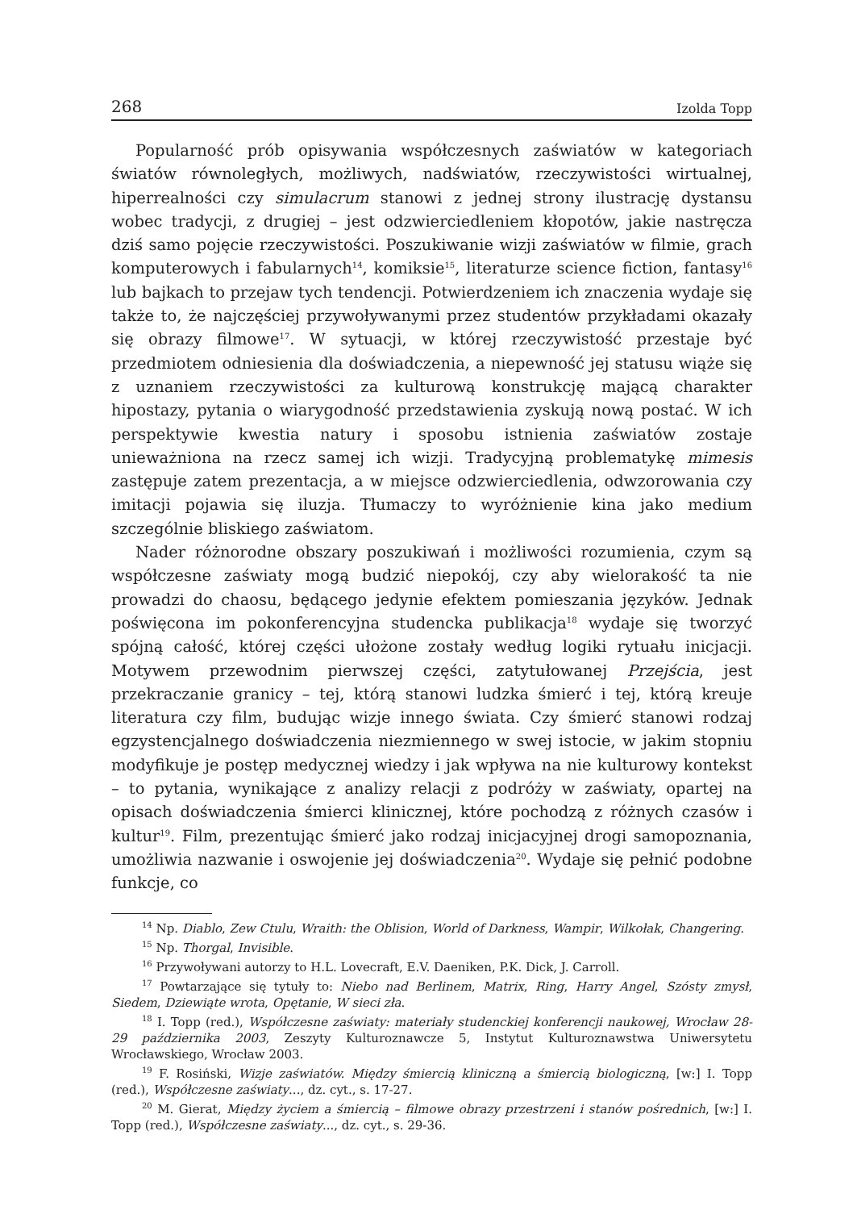268 Izolda Topp
Popularność prób opisywania współczesnych zaświatów w kategoriach światów równoległych, możliwych, nadświatów, rzeczywistości wirtualnej, hiperrealności czy simulacrum stanowi z jednej strony ilustrację dystansu wobec tradycji, z drugiej – jest odzwierciedleniem kłopotów, jakie nastręcza dziś samo pojęcie rzeczywistości. Poszukiwanie wizji zaświatów w filmie, grach komputerowych i fabularnych<sup>14</sup>, komiksie<sup>15</sup>, literaturze science fiction, fantasy<sup>16</sup> lub bajkach to przejaw tych tendencji. Potwierdzeniem ich znaczenia wydaje się także to, że najczęściej przywoływanymi przez studentów przykładami okazały się obrazy filmowe<sup>17</sup>. W sytuacji, w której rzeczywistość przestaje być przedmiotem odniesienia dla doświadczenia, a niepewność jej statusu wiąże się z uznaniem rzeczywistości za kulturową konstrukcję mającą charakter hipostazy, pytania o wiarygodność przedstawienia zyskują nową postać. W ich perspektywie kwestia natury i sposobu istnienia zaświatów zostaje unieważniona na rzecz samej ich wizji. Tradycyjną problematykę mimesis zastępuje zatem prezentacja, a w miejsce odzwierciedlenia, odwzorowania czy imitacji pojawia się iluzja. Tłumaczy to wyróżnienie kina jako medium szczególnie bliskiego zaświatom.
Nader różnorodne obszary poszukiwań i możliwości rozumienia, czym są współczesne zaświaty mogą budzić niepokój, czy aby wielorakość ta nie prowadzi do chaosu, będącego jedynie efektem pomieszania języków. Jednak poświęcona im pokonferencyjna studencka publikacja<sup>18</sup> wydaje się tworzyć spójną całość, której części ułożone zostały według logiki rytuału inicjacji. Motywem przewodnim pierwszej części, zatytułowanej Przejścia, jest przekraczanie granicy – tej, którą stanowi ludzka śmierć i tej, którą kreuje literatura czy film, budując wizje innego świata. Czy śmierć stanowi rodzaj egzystencjalnego doświadczenia niezmiennego w swej istocie, w jakim stopniu modyfikuje je postęp medycznej wiedzy i jak wpływa na nie kulturowy kontekst – to pytania, wynikające z analizy relacji z podróży w zaświaty, opartej na opisach doświadczenia śmierci klinicznej, które pochodzą z różnych czasów i kultur<sup>19</sup>. Film, prezentując śmierć jako rodzaj inicjacyjnej drogi samopoznania, umożliwia nazwanie i oswojenie jej doświadczenia<sup>20</sup>. Wydaje się pełnić podobne funkcje, co
<sup>14</sup> Np. Diablo, Zew Ctulu, Wraith: the Oblision, World of Darkness, Wampir, Wilkołak, Changering.
<sup>15</sup> Np. Thorgal, Invisible.
<sup>16</sup> Przywoływani autorzy to H.L. Lovecraft, E.V. Daeniken, P.K. Dick, J. Carroll.
<sup>17</sup> Powtarzające się tytuły to: Niebo nad Berlinem, Matrix, Ring, Harry Angel, Szósty zmysł, Siedem, Dziewiąte wrota, Opętanie, W sieci zła.
<sup>18</sup> I. Topp (red.), Współczesne zaświaty: materiały studenckiej konferencji naukowej, Wrocław 28-29 października 2003, Zeszyty Kulturoznawcze 5, Instytut Kulturoznawstwa Uniwersytetu Wrocławskiego, Wrocław 2003.
<sup>19</sup> F. Rosiński, Wizje zaświatów. Między śmiercią kliniczną a śmiercią biologiczną, [w:] I. Topp (red.), Współczesne zaświaty..., dz. cyt., s. 17-27.
<sup>20</sup> M. Gierat, Między życiem a śmiercią – filmowe obrazy przestrzeni i stanów pośrednich, [w:] I. Topp (red.), Współczesne zaświaty..., dz. cyt., s. 29-36.